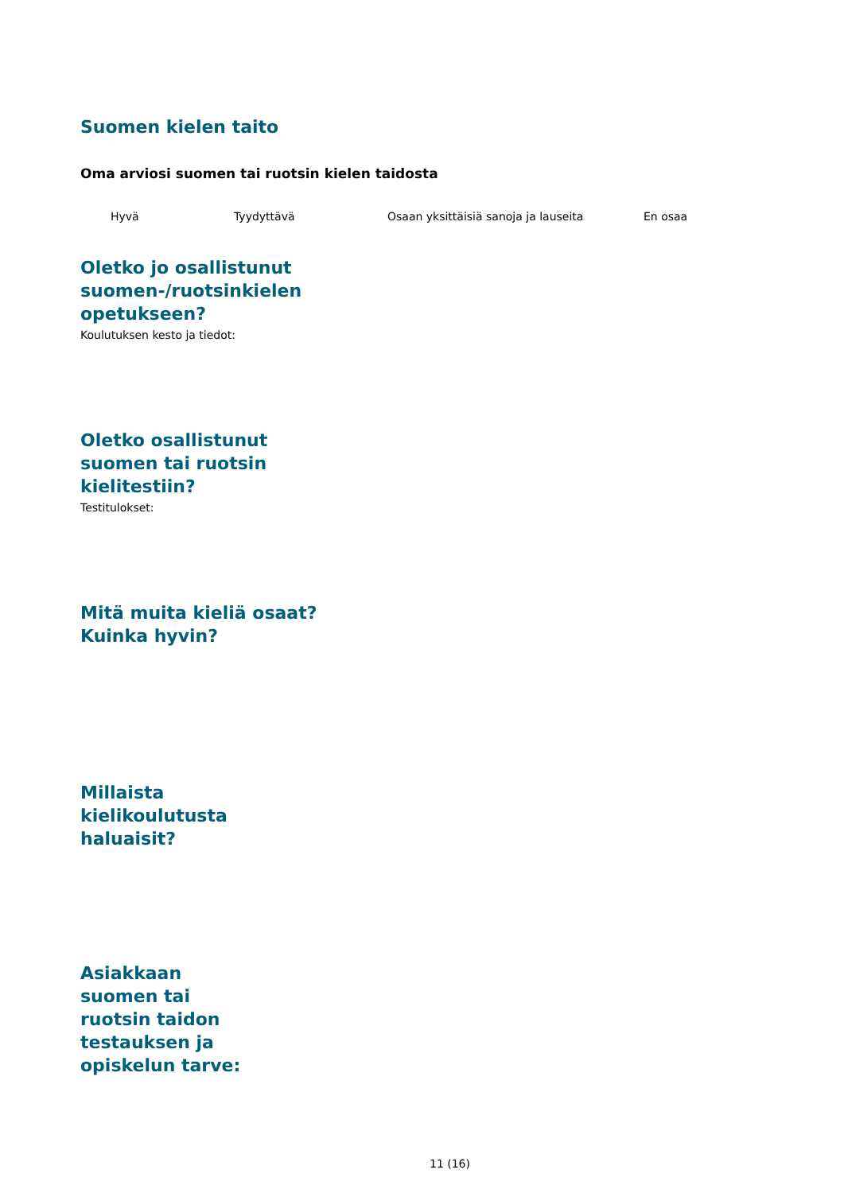Suomen kielen taito
Oma arviosi suomen tai ruotsin kielen taidosta
Hyvä Tyydyttävä Osaan yksittäisiä sanoja ja lauseita En osaa
Oletko jo osallistunut suomen-/ruotsinkielen opetukseen?
Koulutuksen kesto ja tiedot:
Oletko osallistunut suomen tai ruotsin kielitestiin?
Testitulokset:
Mitä muita kieliä osaat? Kuinka hyvin?
Millaista kielikoulutusta haluaisit?
Asiakkaan suomen tai ruotsin taidon testauksen ja opiskelun tarve:
11 (16)